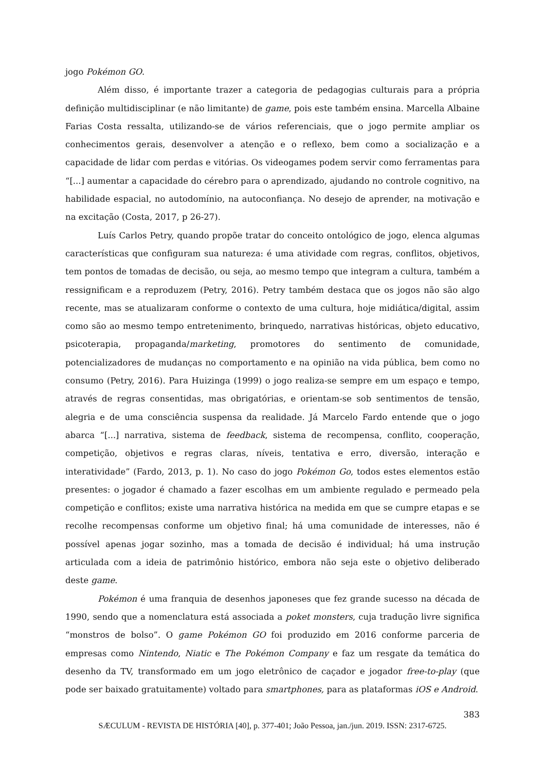jogo Pokémon GO.
Além disso, é importante trazer a categoria de pedagogias culturais para a própria definição multidisciplinar (e não limitante) de game, pois este também ensina. Marcella Albaine Farias Costa ressalta, utilizando-se de vários referenciais, que o jogo permite ampliar os conhecimentos gerais, desenvolver a atenção e o reflexo, bem como a socialização e a capacidade de lidar com perdas e vitórias. Os videogames podem servir como ferramentas para “[...] aumentar a capacidade do cérebro para o aprendizado, ajudando no controle cognitivo, na habilidade espacial, no autodomínio, na autoconfiança. No desejo de aprender, na motivação e na excitação (Costa, 2017, p 26-27).
Luís Carlos Petry, quando propõe tratar do conceito ontológico de jogo, elenca algumas características que configuram sua natureza: é uma atividade com regras, conflitos, objetivos, tem pontos de tomadas de decisão, ou seja, ao mesmo tempo que integram a cultura, também a ressignificam e a reproduzem (Petry, 2016). Petry também destaca que os jogos não são algo recente, mas se atualizaram conforme o contexto de uma cultura, hoje midiática/digital, assim como são ao mesmo tempo entretenimento, brinquedo, narrativas históricas, objeto educativo, psicoterapia, propaganda/marketing, promotores do sentimento de comunidade, potencializadores de mudanças no comportamento e na opinião na vida pública, bem como no consumo (Petry, 2016). Para Huizinga (1999) o jogo realiza-se sempre em um espaço e tempo, através de regras consentidas, mas obrigatórias, e orientam-se sob sentimentos de tensão, alegria e de uma consciência suspensa da realidade. Já Marcelo Fardo entende que o jogo abarca “[...] narrativa, sistema de feedback, sistema de recompensa, conflito, cooperação, competição, objetivos e regras claras, níveis, tentativa e erro, diversão, interação e interatividade” (Fardo, 2013, p. 1). No caso do jogo Pokémon Go, todos estes elementos estão presentes: o jogador é chamado a fazer escolhas em um ambiente regulado e permeado pela competição e conflitos; existe uma narrativa histórica na medida em que se cumpre etapas e se recolhe recompensas conforme um objetivo final; há uma comunidade de interesses, não é possível apenas jogar sozinho, mas a tomada de decisão é individual; há uma instrução articulada com a ideia de patrimônio histórico, embora não seja este o objetivo deliberado deste game.
Pokémon é uma franquia de desenhos japoneses que fez grande sucesso na década de 1990, sendo que a nomenclatura está associada a poket monsters, cuja tradução livre significa “monstros de bolso”. O game Pokémon GO foi produzido em 2016 conforme parceria de empresas como Nintendo, Niatic e The Pokémon Company e faz um resgate da temática do desenho da TV, transformado em um jogo eletrônico de caçador e jogador free-to-play (que pode ser baixado gratuitamente) voltado para smartphones, para as plataformas iOS e Android.
383
SÆCULUM - REVISTA DE HISTÓRIA [40], p. 377-401; João Pessoa, jan./jun. 2019. ISSN: 2317-6725.